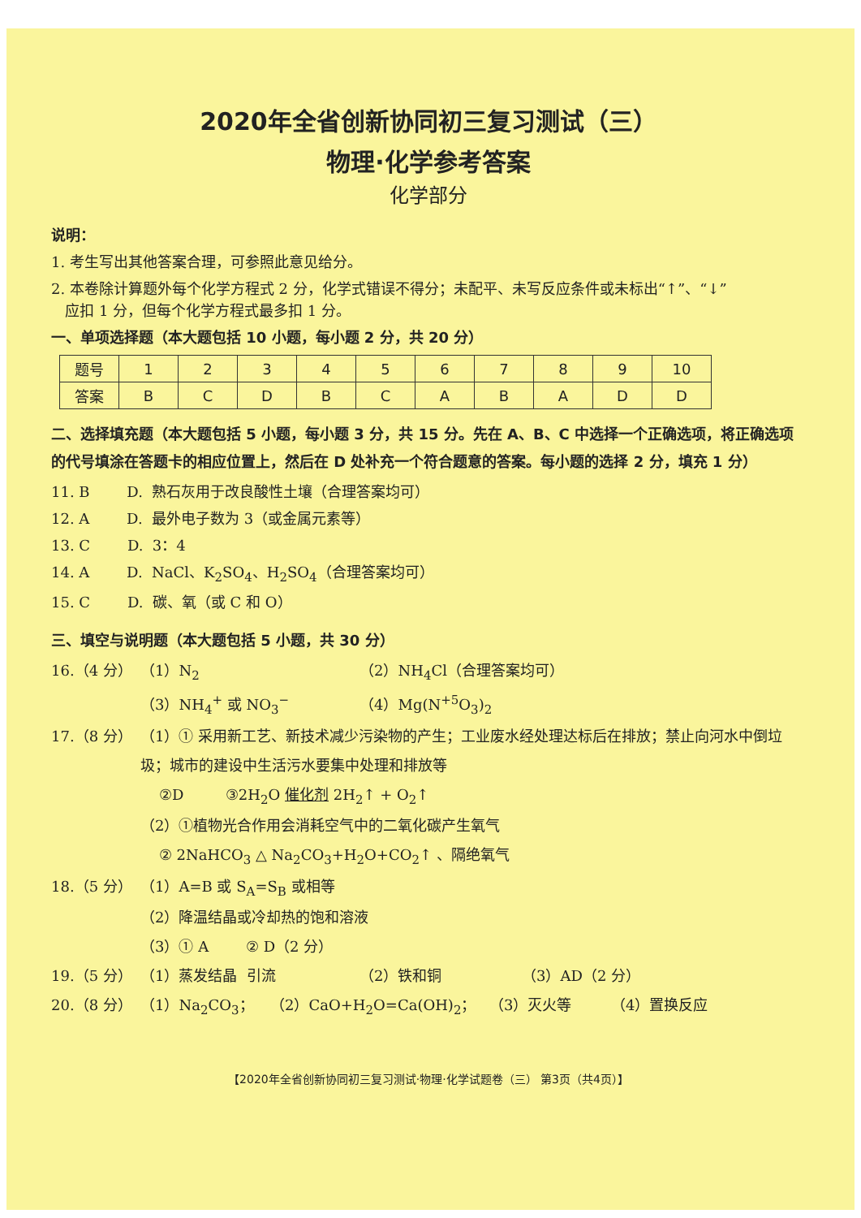2020年全省创新协同初三复习测试（三）
物理·化学参考答案
化学部分
说明：
1. 考生写出其他答案合理，可参照此意见给分。
2. 本卷除计算题外每个化学方程式 2 分，化学式错误不得分；未配平、未写反应条件或未标出“↑”、“↓”
应扣 1 分，但每个化学方程式最多扣 1 分。
一、单项选择题（本大题包括 10 小题，每小题 2 分，共 20 分）
| 题号 | 1 | 2 | 3 | 4 | 5 | 6 | 7 | 8 | 9 | 10 |
| 答案 | B | C | D | B | C | A | B | A | D | D |
二、选择填充题（本大题包括 5 小题，每小题 3 分，共 15 分。先在 A、B、C 中选择一个正确选项，将正确选项的代号填涂在答题卡的相应位置上，然后在 D 处补充一个符合题意的答案。每小题的选择 2 分，填充 1 分）
11. B D. 熟石灰用于改良酸性土壤（合理答案均可）
12. A D. 最外电子数为 3（或金属元素等）
13. C D. 3：4
14. A D. NaCl、K<sub>2</sub>SO<sub>4</sub>、H<sub>2</sub>SO<sub>4</sub>（合理答案均可）
15. C D. 碳、氧（或 C 和 O）
三、填空与说明题（本大题包括 5 小题，共 30 分）
16.（4 分） （1）N<sub>2</sub> （2）NH<sub>4</sub>Cl（合理答案均可）
（3）NH<sub>4</sub><sup>+</sup> 或 NO<sub>3</sub><sup>−</sup> （4）Mg(N<sup>+5</sup>O<sub>3</sub>)<sub>2</sub>
17.（8 分） （1）① 采用新工艺、新技术减少污染物的产生；工业废水经处理达标后在排放；禁止向河水中倒垃圾；城市的建设中生活污水要集中处理和排放等
②D ③2H<sub>2</sub>O 催化剂 2H<sub>2</sub>↑ + O<sub>2</sub>↑
（2）①植物光合作用会消耗空气中的二氧化碳产生氧气
② 2NaHCO<sub>3</sub> △ Na<sub>2</sub>CO<sub>3</sub>+H<sub>2</sub>O+CO<sub>2</sub>↑ 、隔绝氧气
18.（5 分） （1）A=B 或 S<sub>A</sub>=S<sub>B</sub> 或相等
（2）降温结晶或冷却热的饱和溶液
（3）① A ② D（2 分）
19.（5 分） （1）蒸发结晶 引流 （2）铁和铜 （3）AD（2 分）
20.（8 分） （1）Na<sub>2</sub>CO<sub>3</sub>； （2）CaO+H<sub>2</sub>O=Ca(OH)<sub>2</sub>； （3）灭火等 （4）置换反应
【2020年全省创新协同初三复习测试·物理·化学试题卷（三） 第3页（共4页）】